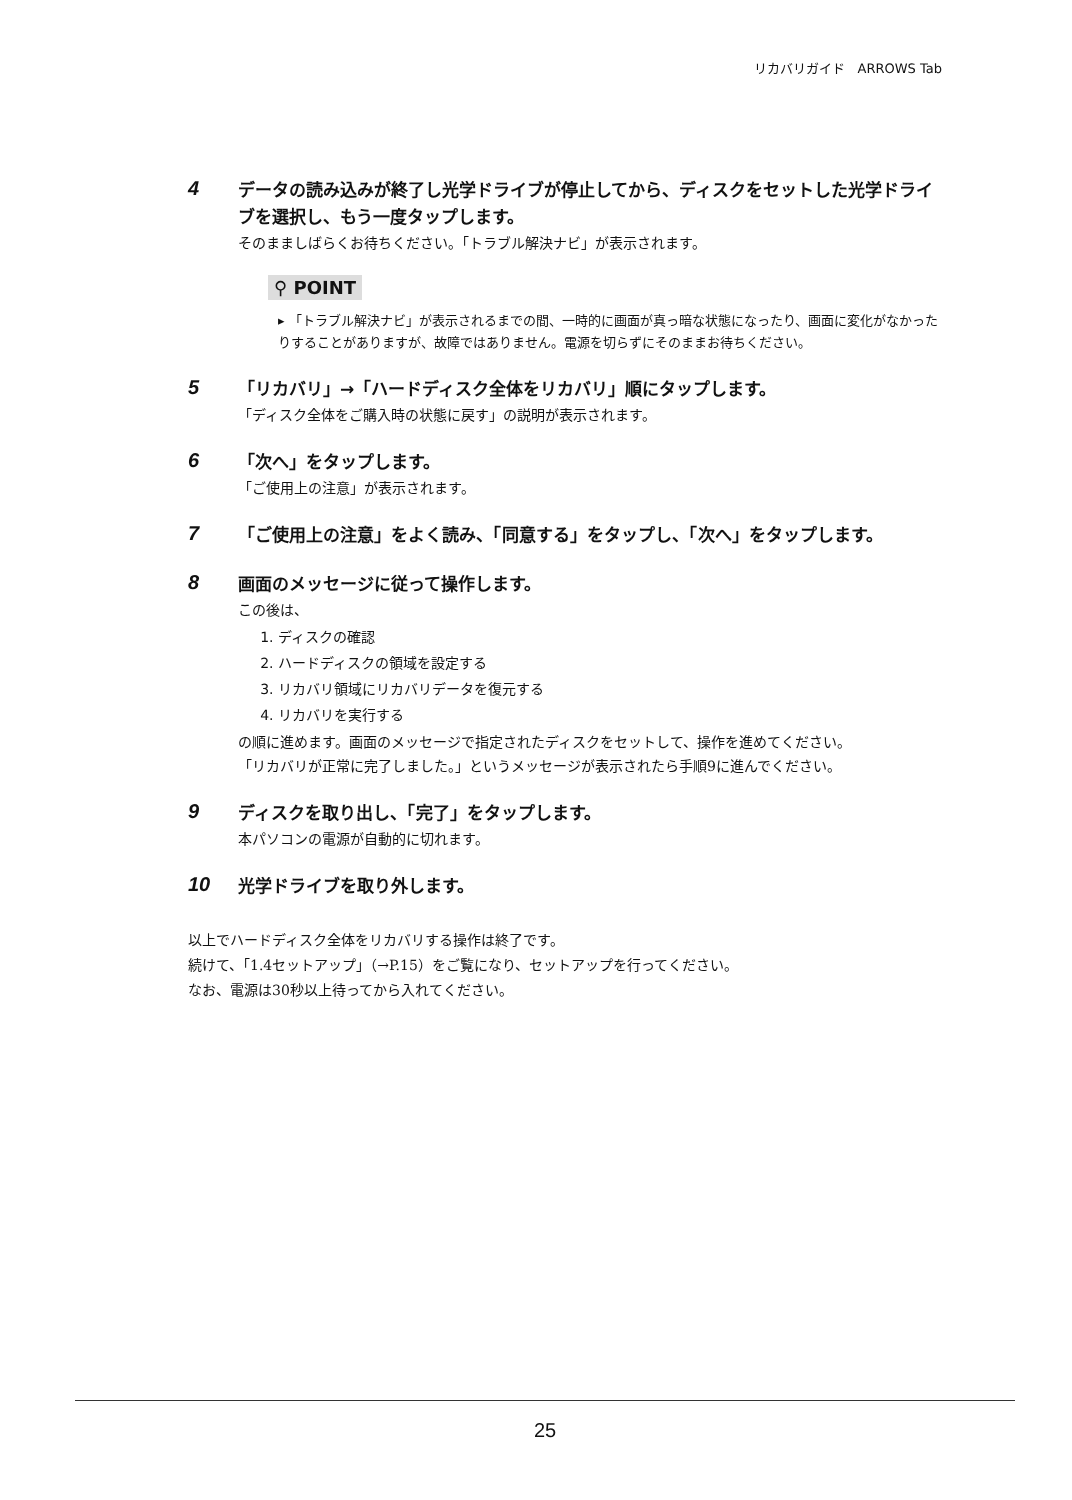リカバリガイド　ARROWS Tab
4
データの読み込みが終了し光学ドライブが停止してから、ディスクをセットした光学ドライブを選択し、もう一度タップします。
そのまましばらくお待ちください。「トラブル解決ナビ」が表示されます。
⚲ POINT
▸ 「トラブル解決ナビ」が表示されるまでの間、一時的に画面が真っ暗な状態になったり、画面に変化がなかったりすることがありますが、故障ではありません。電源を切らずにそのままお待ちください。
5
「リカバリ」→「ハードディスク全体をリカバリ」順にタップします。
「ディスク全体をご購入時の状態に戻す」の説明が表示されます。
6
「次へ」をタップします。
「ご使用上の注意」が表示されます。
7
「ご使用上の注意」をよく読み、「同意する」をタップし、「次へ」をタップします。
8
画面のメッセージに従って操作します。
この後は、
1. ディスクの確認
2. ハードディスクの領域を設定する
3. リカバリ領域にリカバリデータを復元する
4. リカバリを実行する
の順に進めます。画面のメッセージで指定されたディスクをセットして、操作を進めてください。
「リカバリが正常に完了しました。」というメッセージが表示されたら手順9に進んでください。
9
ディスクを取り出し、「完了」をタップします。
本パソコンの電源が自動的に切れます。
10
光学ドライブを取り外します。
以上でハードディスク全体をリカバリする操作は終了です。
続けて、「1.4セットアップ」（→P.15）をご覧になり、セットアップを行ってください。
なお、電源は30秒以上待ってから入れてください。
25